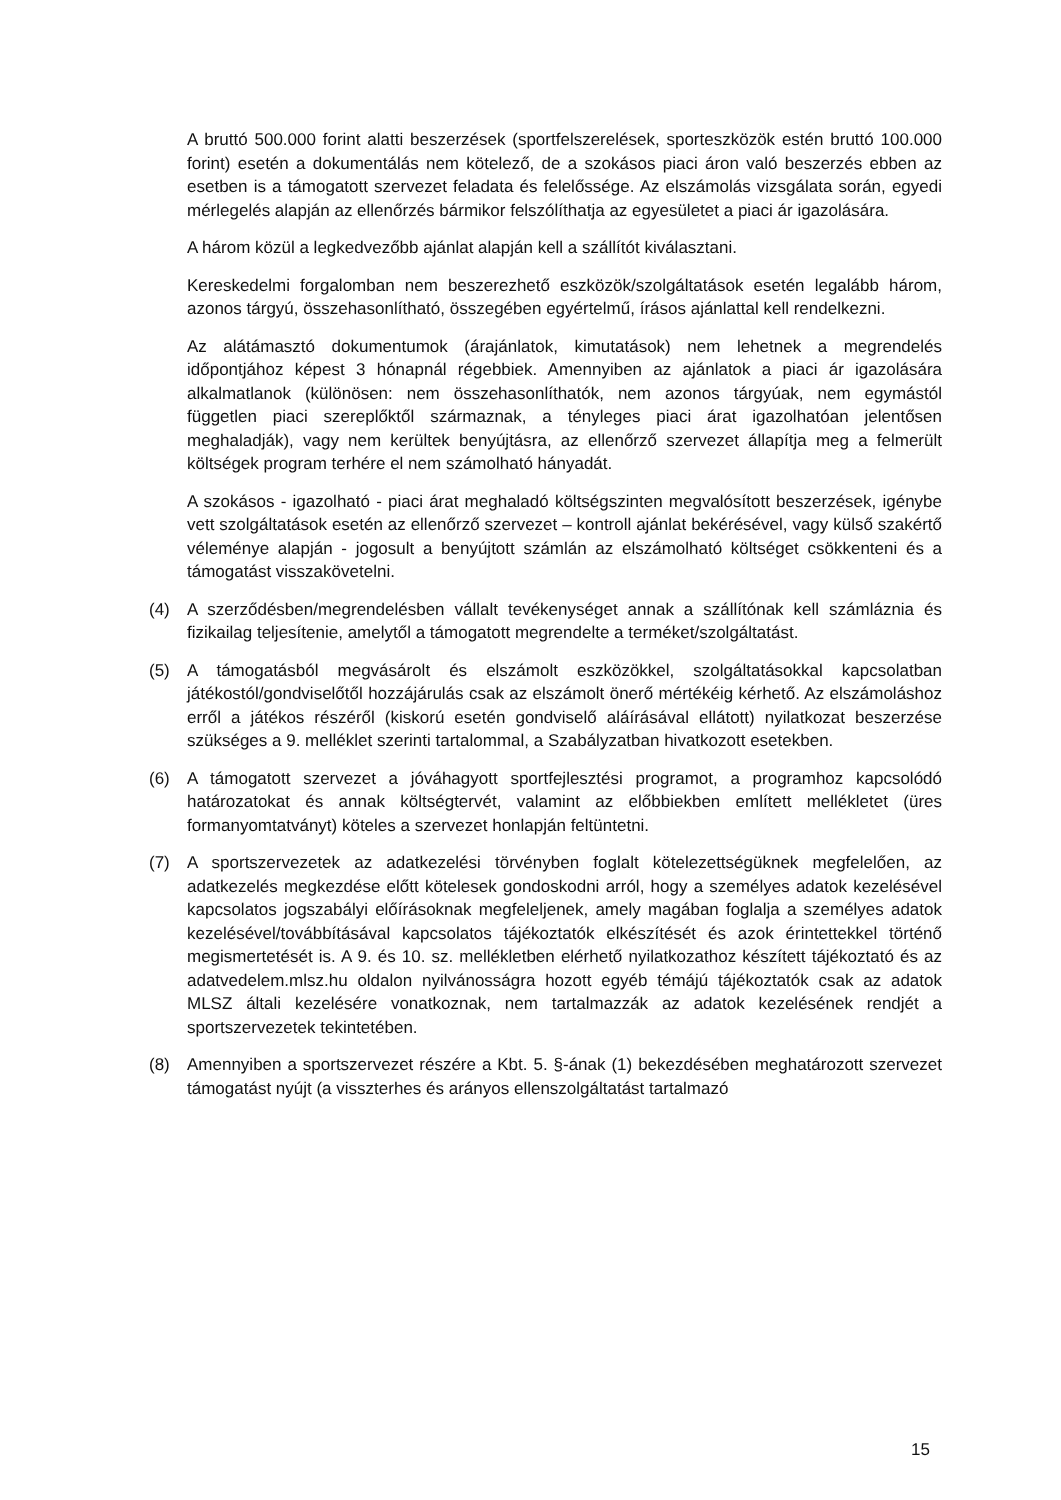A bruttó 500.000 forint alatti beszerzések (sportfelszerelések, sporteszközök estén bruttó 100.000 forint) esetén a dokumentálás nem kötelező, de a szokásos piaci áron való beszerzés ebben az esetben is a támogatott szervezet feladata és felelőssége. Az elszámolás vizsgálata során, egyedi mérlegelés alapján az ellenőrzés bármikor felszólíthatja az egyesületet a piaci ár igazolására.
A három közül a legkedvezőbb ajánlat alapján kell a szállítót kiválasztani.
Kereskedelmi forgalomban nem beszerezhető eszközök/szolgáltatások esetén legalább három, azonos tárgyú, összehasonlítható, összegében egyértelmű, írásos ajánlattal kell rendelkezni.
Az alátámasztó dokumentumok (árajánlatok, kimutatások) nem lehetnek a megrendelés időpontjához képest 3 hónapnál régebbiek. Amennyiben az ajánlatok a piaci ár igazolására alkalmatlanok (különösen: nem összehasonlíthatók, nem azonos tárgyúak, nem egymástól független piaci szereplőktől származnak, a tényleges piaci árat igazolhatóan jelentősen meghaladják), vagy nem kerültek benyújtásra, az ellenőrző szervezet állapítja meg a felmerült költségek program terhére el nem számolható hányadát.
A szokásos - igazolható - piaci árat meghaladó költségszinten megvalósított beszerzések, igénybe vett szolgáltatások esetén az ellenőrző szervezet – kontroll ajánlat bekérésével, vagy külső szakértő véleménye alapján - jogosult a benyújtott számlán az elszámolható költséget csökkenteni és a támogatást visszakövetelni.
(4) A szerződésben/megrendelésben vállalt tevékenységet annak a szállítónak kell számláznia és fizikailag teljesítenie, amelytől a támogatott megrendelte a terméket/szolgáltatást.
(5) A támogatásból megvásárolt és elszámolt eszközökkel, szolgáltatásokkal kapcsolatban játékostól/gondviselőtől hozzájárulás csak az elszámolt önerő mértékéig kérhető. Az elszámoláshoz erről a játékos részéről (kiskorú esetén gondviselő aláírásával ellátott) nyilatkozat beszerzése szükséges a 9. melléklet szerinti tartalommal, a Szabályzatban hivatkozott esetekben.
(6) A támogatott szervezet a jóváhagyott sportfejlesztési programot, a programhoz kapcsolódó határozatokat és annak költségtervét, valamint az előbbiekben említett mellékletet (üres formanyomtatványt) köteles a szervezet honlapján feltüntetni.
(7) A sportszervezetek az adatkezelési törvényben foglalt kötelezettségüknek megfelelően, az adatkezelés megkezdése előtt kötelesek gondoskodni arról, hogy a személyes adatok kezelésével kapcsolatos jogszabályi előírásoknak megfeleljenek, amely magában foglalja a személyes adatok kezelésével/továbbításával kapcsolatos tájékoztatók elkészítését és azok érintettekkel történő megismertetését is. A 9. és 10. sz. mellékletben elérhető nyilatkozathoz készített tájékoztató és az adatvedelem.mlsz.hu oldalon nyilvánosságra hozott egyéb témájú tájékoztatók csak az adatok MLSZ általi kezelésére vonatkoznak, nem tartalmazzák az adatok kezelésének rendjét a sportszervezetek tekintetében.
(8) Amennyiben a sportszervezet részére a Kbt. 5. §-ának (1) bekezdésében meghatározott szervezet támogatást nyújt (a visszterhes és arányos ellenszolgáltatást tartalmazó
15